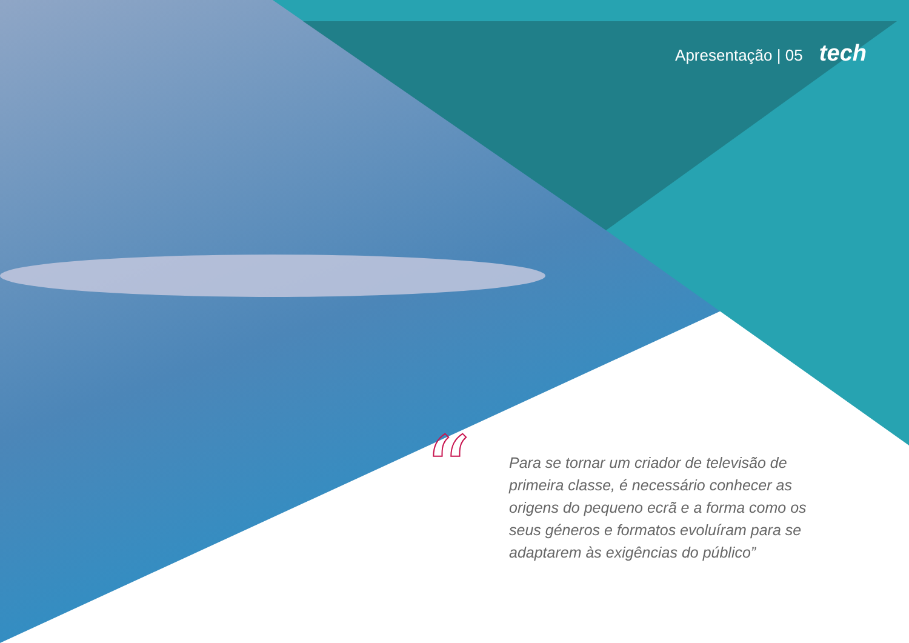Apresentação | 05 tech
“
Para se tornar um criador de televisão de primeira classe, é necessário conhecer as origens do pequeno ecrã e a forma como os seus géneros e formatos evoluíram para se adaptarem às exigências do público”